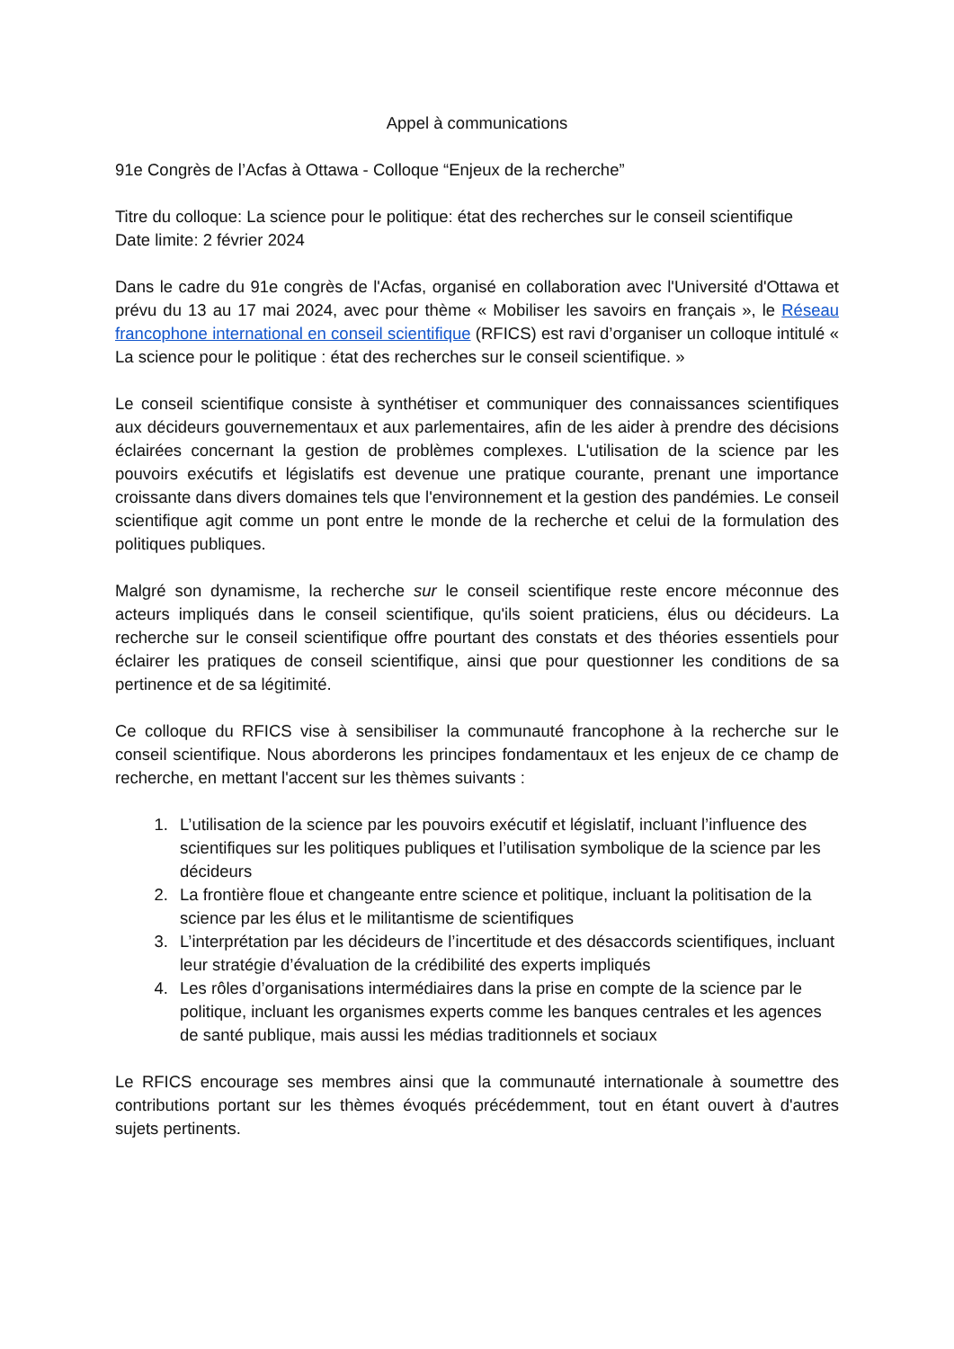Appel à communications
91e Congrès de l’Acfas à Ottawa - Colloque “Enjeux de la recherche”
Titre du colloque: La science pour le politique: état des recherches sur le conseil scientifique
Date limite: 2 février 2024
Dans le cadre du 91e congrès de l'Acfas, organisé en collaboration avec l'Université d'Ottawa et prévu du 13 au 17 mai 2024, avec pour thème « Mobiliser les savoirs en français », le Réseau francophone international en conseil scientifique (RFICS) est ravi d’organiser un colloque intitulé « La science pour le politique : état des recherches sur le conseil scientifique. »
Le conseil scientifique consiste à synthétiser et communiquer des connaissances scientifiques aux décideurs gouvernementaux et aux parlementaires, afin de les aider à prendre des décisions éclairées concernant la gestion de problèmes complexes. L'utilisation de la science par les pouvoirs exécutifs et législatifs est devenue une pratique courante, prenant une importance croissante dans divers domaines tels que l'environnement et la gestion des pandémies. Le conseil scientifique agit comme un pont entre le monde de la recherche et celui de la formulation des politiques publiques.
Malgré son dynamisme, la recherche sur le conseil scientifique reste encore méconnue des acteurs impliqués dans le conseil scientifique, qu'ils soient praticiens, élus ou décideurs. La recherche sur le conseil scientifique offre pourtant des constats et des théories essentiels pour éclairer les pratiques de conseil scientifique, ainsi que pour questionner les conditions de sa pertinence et de sa légitimité.
Ce colloque du RFICS vise à sensibiliser la communauté francophone à la recherche sur le conseil scientifique. Nous aborderons les principes fondamentaux et les enjeux de ce champ de recherche, en mettant l'accent sur les thèmes suivants :
1. L’utilisation de la science par les pouvoirs exécutif et législatif, incluant l’influence des scientifiques sur les politiques publiques et l’utilisation symbolique de la science par les décideurs
2. La frontière floue et changeante entre science et politique, incluant la politisation de la science par les élus et le militantisme de scientifiques
3. L’interprétation par les décideurs de l’incertitude et des désaccords scientifiques, incluant leur stratégie d’évaluation de la crédibilité des experts impliqués
4. Les rôles d’organisations intermédiaires dans la prise en compte de la science par le politique, incluant les organismes experts comme les banques centrales et les agences de santé publique, mais aussi les médias traditionnels et sociaux
Le RFICS encourage ses membres ainsi que la communauté internationale à soumettre des contributions portant sur les thèmes évoqués précédemment, tout en étant ouvert à d'autres sujets pertinents.